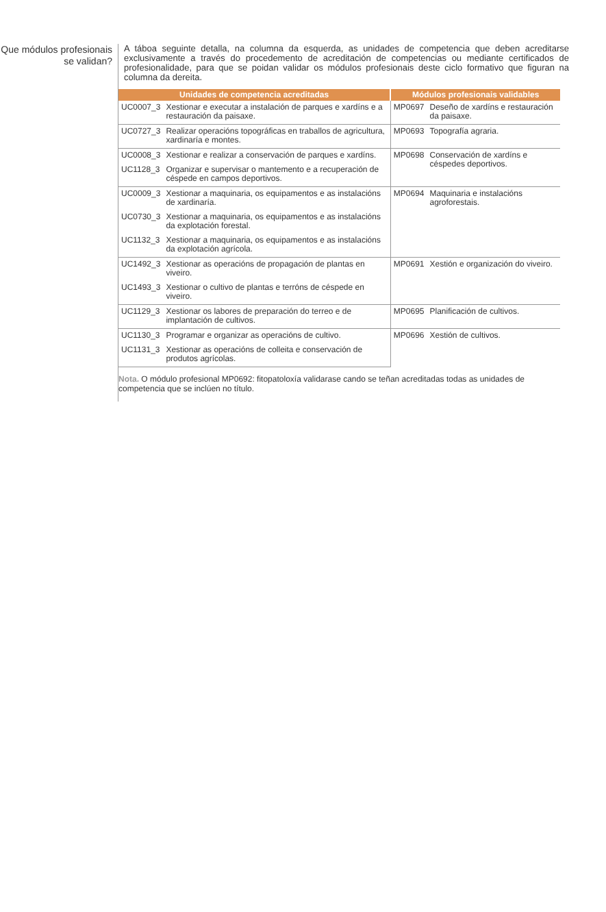Que módulos profesionais se validan?
A táboa seguinte detalla, na columna da esquerda, as unidades de competencia que deben acreditarse exclusivamente a través do procedemento de acreditación de competencias ou mediante certificados de profesionalidade, para que se poidan validar os módulos profesionais deste ciclo formativo que figuran na columna da dereita.
| Unidades de competencia acreditadas | | Módulos profesionais validables | |
| --- | --- | --- | --- |
| UC0007_3 | Xestionar e executar a instalación de parques e xardíns e a restauración da paisaxe. | MP0697 | Deseño de xardíns e restauración da paisaxe. |
| UC0727_3 | Realizar operacións topográficas en traballos de agricultura, xardinaría e montes. | MP0693 | Topografía agraria. |
| UC0008_3 | Xestionar e realizar a conservación de parques e xardíns. | MP0698 | Conservación de xardíns e céspedes deportivos. |
| UC1128_3 | Organizar e supervisar o mantemento e a recuperación de céspede en campos deportivos. | | |
| UC0009_3 | Xestionar a maquinaria, os equipamentos e as instalacións de xardinaría. | MP0694 | Maquinaria e instalacións agroforestais. |
| UC0730_3 | Xestionar a maquinaria, os equipamentos e as instalacións da explotación forestal. | | |
| UC1132_3 | Xestionar a maquinaria, os equipamentos e as instalacións da explotación agrícola. | | |
| UC1492_3 | Xestionar as operacións de propagación de plantas en viveiro. | MP0691 | Xestión e organización do viveiro. |
| UC1493_3 | Xestionar o cultivo de plantas e terróns de céspede en viveiro. | | |
| UC1129_3 | Xestionar os labores de preparación do terreo e de implantación de cultivos. | MP0695 | Planificación de cultivos. |
| UC1130_3 | Programar e organizar as operacións de cultivo. | MP0696 | Xestión de cultivos. |
| UC1131_3 | Xestionar as operacións de colleita e conservación de produtos agrícolas. | | |
Nota. O módulo profesional MP0692: fitopatoloxía validarase cando se teñan acreditadas todas as unidades de competencia que se inclúen no título.